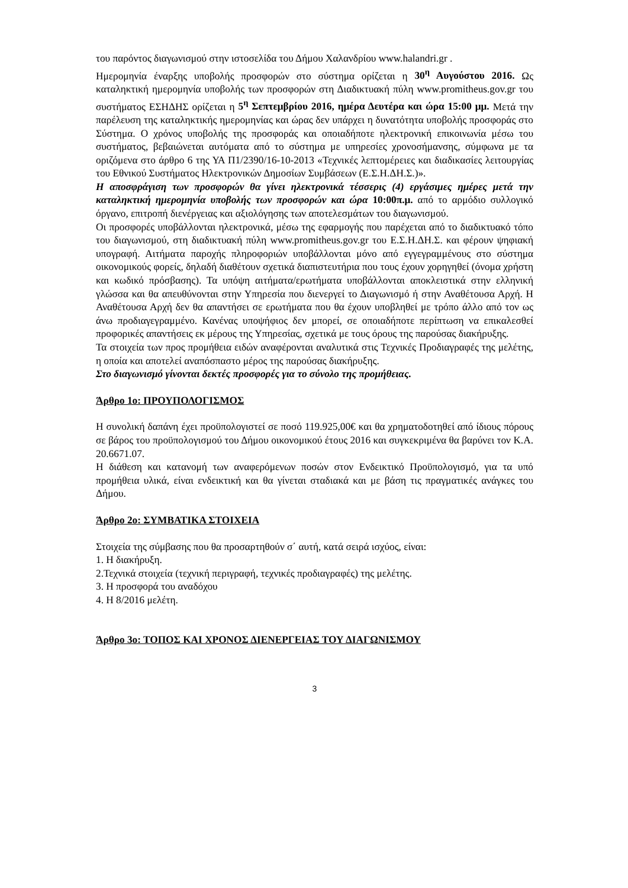του παρόντος διαγωνισμού στην ιστοσελίδα του Δήμου Χαλανδρίου www.halandri.gr .
Ημερομηνία έναρξης υποβολής προσφορών στο σύστημα ορίζεται η 30<sup>η</sup> Αυγούστου 2016. Ως καταληκτική ημερομηνία υποβολής των προσφορών στη Διαδικτυακή πύλη www.promitheus.gov.gr του συστήματος ΕΣΗΔΗΣ ορίζεται η 5<sup>η</sup> Σεπτεμβρίου 2016, ημέρα Δευτέρα και ώρα 15:00 μμ. Μετά την παρέλευση της καταληκτικής ημερομηνίας και ώρας δεν υπάρχει η δυνατότητα υποβολής προσφοράς στο Σύστημα. Ο χρόνος υποβολής της προσφοράς και οποιαδήποτε ηλεκτρονική επικοινωνία μέσω του συστήματος, βεβαιώνεται αυτόματα από το σύστημα με υπηρεσίες χρονοσήμανσης, σύμφωνα με τα οριζόμενα στο άρθρο 6 της ΥΑ Π1/2390/16-10-2013 «Τεχνικές λεπτομέρειες και διαδικασίες λειτουργίας του Εθνικού Συστήματος Ηλεκτρονικών Δημοσίων Συμβάσεων (Ε.Σ.Η.ΔΗ.Σ.)».
Η αποσφράγιση των προσφορών θα γίνει ηλεκτρονικά τέσσερις (4) εργάσιμες ημέρες μετά την καταληκτική ημερομηνία υποβολής των προσφορών και ώρα 10:00π.μ. από το αρμόδιο συλλογικό όργανο, επιτροπή διενέργειας και αξιολόγησης των αποτελεσμάτων του διαγωνισμού.
Οι προσφορές υποβάλλονται ηλεκτρονικά, μέσω της εφαρμογής που παρέχεται από το διαδικτυακό τόπο του διαγωνισμού, στη διαδικτυακή πύλη www.promitheus.gov.gr του Ε.Σ.Η.ΔΗ.Σ. και φέρουν ψηφιακή υπογραφή. Αιτήματα παροχής πληροφοριών υποβάλλονται μόνο από εγγεγραμμένους στο σύστημα οικονομικούς φορείς, δηλαδή διαθέτουν σχετικά διαπιστευτήρια που τους έχουν χορηγηθεί (όνομα χρήστη και κωδικό πρόσβασης). Τα υπόψη αιτήματα/ερωτήματα υποβάλλονται αποκλειστικά στην ελληνική γλώσσα και θα απευθύνονται στην Υπηρεσία που διενεργεί το Διαγωνισμό ή στην Αναθέτουσα Αρχή. Η Αναθέτουσα Αρχή δεν θα απαντήσει σε ερωτήματα που θα έχουν υποβληθεί με τρόπο άλλο από τον ως άνω προδιαγεγραμμένο. Κανένας υποψήφιος δεν μπορεί, σε οποιαδήποτε περίπτωση να επικαλεσθεί προφορικές απαντήσεις εκ μέρους της Υπηρεσίας, σχετικά με τους όρους της παρούσας διακήρυξης.
Τα στοιχεία των προς προμήθεια ειδών αναφέρονται αναλυτικά στις Τεχνικές Προδιαγραφές της μελέτης, η οποία και αποτελεί αναπόσπαστο μέρος της παρούσας διακήρυξης.
Στο διαγωνισμό γίνονται δεκτές προσφορές για το σύνολο της προμήθειας.
Άρθρο 1ο: ΠΡΟΥΠΟΛΟΓΙΣΜΟΣ
Η συνολική δαπάνη έχει προϋπολογιστεί σε ποσό 119.925,00€ και θα χρηματοδοτηθεί από ίδιους πόρους σε βάρος του προϋπολογισμού του Δήμου οικονομικού έτους 2016 και συγκεκριμένα θα βαρύνει τον Κ.Α. 20.6671.07.
Η διάθεση και κατανομή των αναφερόμενων ποσών στον Ενδεικτικό Προϋπολογισμό, για τα υπό προμήθεια υλικά, είναι ενδεικτική και θα γίνεται σταδιακά και με βάση τις πραγματικές ανάγκες του Δήμου.
Άρθρο 2ο: ΣΥΜΒΑΤΙΚΑ ΣΤΟΙΧΕΙΑ
Στοιχεία της σύμβασης που θα προσαρτηθούν σ΄ αυτή, κατά σειρά ισχύος, είναι:
1. Η διακήρυξη.
2.Τεχνικά στοιχεία (τεχνική περιγραφή, τεχνικές προδιαγραφές) της μελέτης.
3. Η προσφορά του αναδόχου
4. Η 8/2016 μελέτη.
Άρθρο 3ο: ΤΟΠΟΣ ΚΑΙ ΧΡΟΝΟΣ ΔΙΕΝΕΡΓΕΙΑΣ ΤΟΥ ΔΙΑΓΩΝΙΣΜΟΥ
3